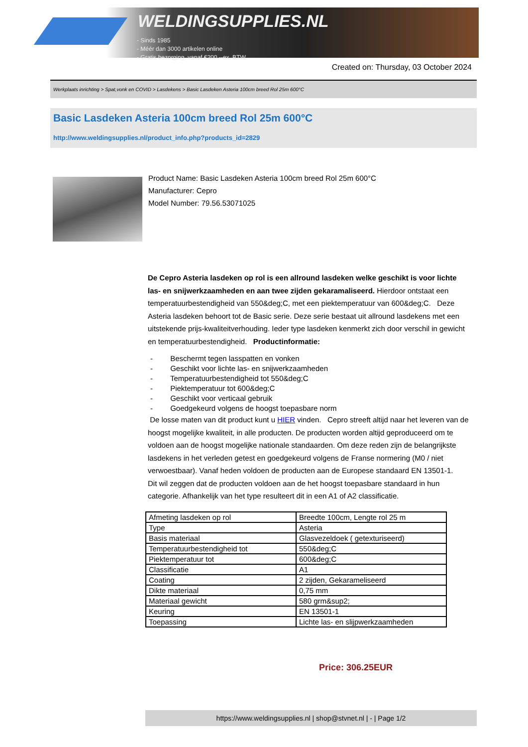WELDINGSUPPLIES.NL
- Sinds 1985
- Méér dan 3000 artikelen online
- Gratis bezorging, vanaf €200,--ex. BTW
Created on: Thursday, 03 October 2024
Werkplaats inrichting > Spat,vonk en COVID > Lasdekens > Basic Lasdeken Asteria 100cm breed Rol 25m 600°C
Basic Lasdeken Asteria 100cm breed Rol 25m 600°C
http://www.weldingsupplies.nl/product_info.php?products_id=2829
Product Name: Basic Lasdeken Asteria 100cm breed Rol 25m 600°C
Manufacturer: Cepro
Model Number: 79.56.53071025
De Cepro Asteria lasdeken op rol is een allround lasdeken welke geschikt is voor lichte las- en snijwerkzaamheden en aan twee zijden gekaramaliseerd. Hierdoor ontstaat een temperatuurbestendigheid van 550&deg;C, met een piektemperatuur van 600&deg;C. Deze Asteria lasdeken behoort tot de Basic serie. Deze serie bestaat uit allround lasdekens met een uitstekende prijs-kwaliteitverhouding. Ieder type lasdeken kenmerkt zich door verschil in gewicht en temperatuurbestendigheid. Productinformatie:
- Beschermt tegen lasspatten en vonken
- Geschikt voor lichte las- en snijwerkzaamheden
- Temperatuurbestendigheid tot 550&deg;C
- Piektemperatuur tot 600&deg;C
- Geschikt voor verticaal gebruik
- Goedgekeurd volgens de hoogst toepasbare norm
De losse maten van dit product kunt u HIER vinden. Cepro streeft altijd naar het leveren van de hoogst mogelijke kwaliteit, in alle producten. De producten worden altijd geproduceerd om te voldoen aan de hoogst mogelijke nationale standaarden. Om deze reden zijn de belangrijkste lasdekens in het verleden getest en goedgekeurd volgens de Franse normering (M0 / niet verwoestbaar). Vanaf heden voldoen de producten aan de Europese standaard EN 13501-1. Dit wil zeggen dat de producten voldoen aan de het hoogst toepasbare standaard in hun categorie. Afhankelijk van het type resulteert dit in een A1 of A2 classificatie.
| Afmeting lasdeken op rol | Breedte 100cm, Lengte rol 25 m |
| Type | Asteria |
| Basis materiaal | Glasvezeldoek ( getexturiseerd) |
| Temperatuurbestendigheid tot | 550&deg;C |
| Piektemperatuur tot | 600&deg;C |
| Classificatie | A1 |
| Coating | 2 zijden, Gekarameliseerd |
| Dikte materiaal | 0,75 mm |
| Materiaal gewicht | 580 grm&sup2; |
| Keuring | EN 13501-1 |
| Toepassing | Lichte las- en slijpwerkzaamheden |
Price: 306.25EUR
https://www.weldingsupplies.nl | shop@stvnet.nl | - | Page 1/2